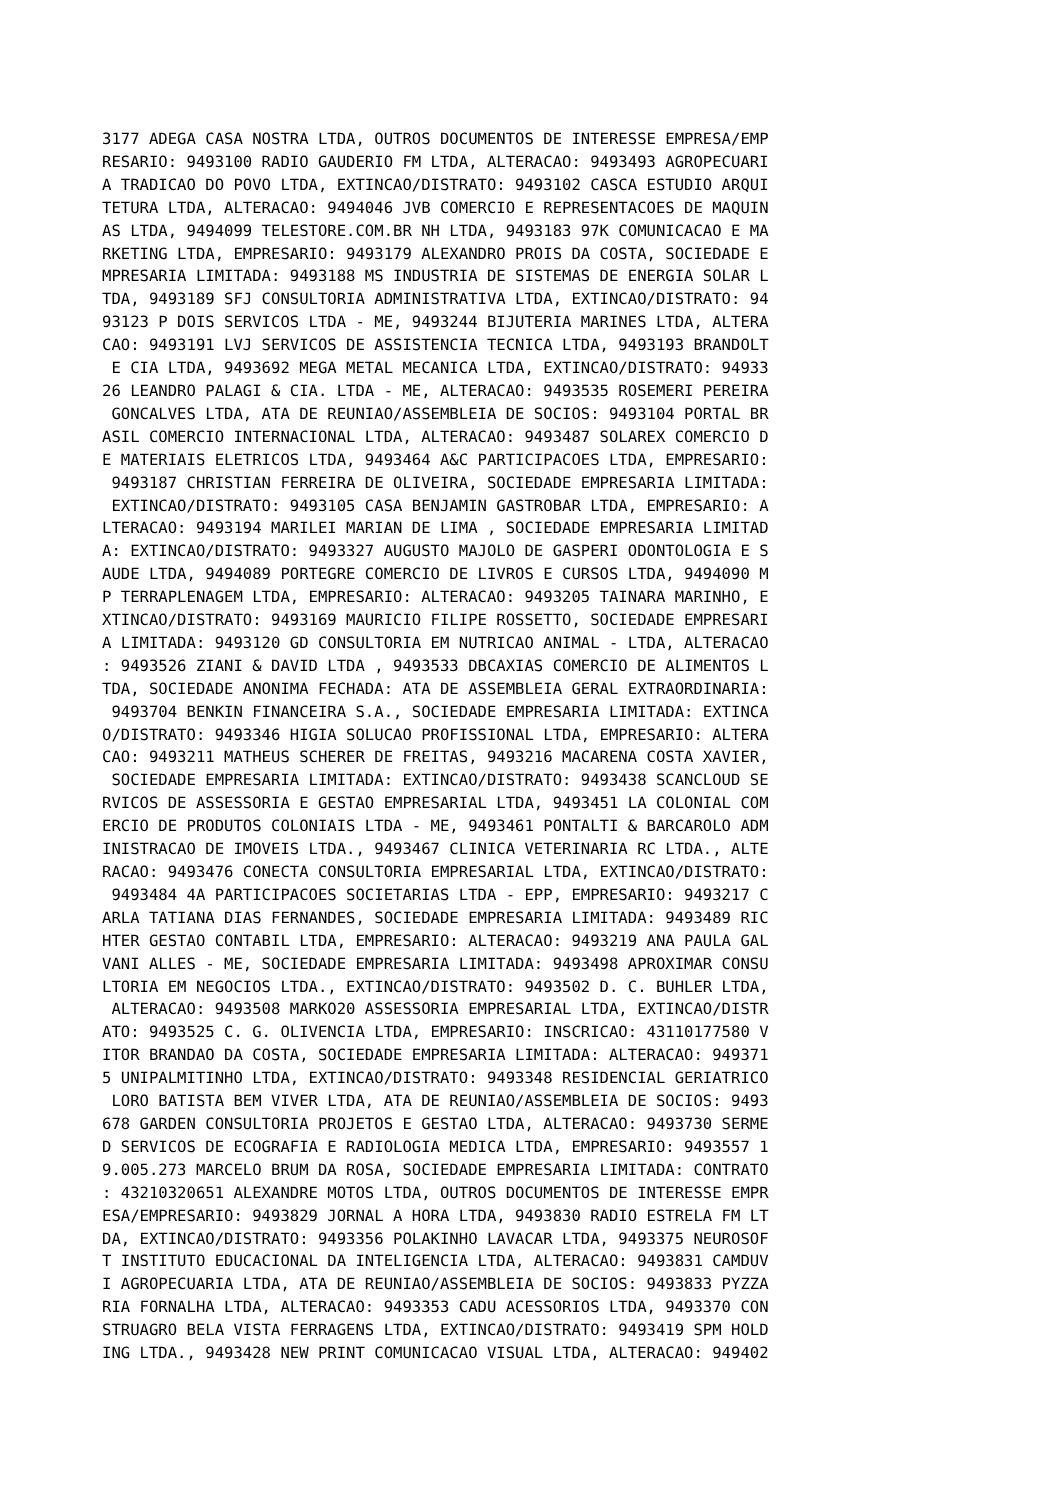3177 ADEGA CASA NOSTRA LTDA, OUTROS DOCUMENTOS DE INTERESSE EMPRESA/EMP
RESARIO: 9493100 RADIO GAUDERIO FM LTDA, ALTERACAO: 9493493 AGROPECUARI
A TRADICAO DO POVO LTDA, EXTINCAO/DISTRATO: 9493102 CASCA ESTUDIO ARQUI
TETURA LTDA, ALTERACAO: 9494046 JVB COMERCIO E REPRESENTACOES DE MAQUIN
AS LTDA, 9494099 TELESTORE.COM.BR NH LTDA, 9493183 97K COMUNICACAO E MA
RKETING LTDA, EMPRESARIO: 9493179 ALEXANDRO PROIS DA COSTA, SOCIEDADE E
MPRESARIA LIMITADA: 9493188 MS INDUSTRIA DE SISTEMAS DE ENERGIA SOLAR L
TDA, 9493189 SFJ CONSULTORIA ADMINISTRATIVA LTDA, EXTINCAO/DISTRATO: 94
93123 P DOIS SERVICOS LTDA - ME, 9493244 BIJUTERIA MARINES LTDA, ALTERA
CAO: 9493191 LVJ SERVICOS DE ASSISTENCIA TECNICA LTDA, 9493193 BRANDOLT
 E CIA LTDA, 9493692 MEGA METAL MECANICA LTDA, EXTINCAO/DISTRATO: 94933
26 LEANDRO PALAGI & CIA. LTDA - ME, ALTERACAO: 9493535 ROSEMERI PEREIRA
 GONCALVES LTDA, ATA DE REUNIAO/ASSEMBLEIA DE SOCIOS: 9493104 PORTAL BR
ASIL COMERCIO INTERNACIONAL LTDA, ALTERACAO: 9493487 SOLAREX COMERCIO D
E MATERIAIS ELETRICOS LTDA, 9493464 A&C PARTICIPACOES LTDA, EMPRESARIO:
 9493187 CHRISTIAN FERREIRA DE OLIVEIRA, SOCIEDADE EMPRESARIA LIMITADA:
 EXTINCAO/DISTRATO: 9493105 CASA BENJAMIN GASTROBAR LTDA, EMPRESARIO: A
LTERACAO: 9493194 MARILEI MARIAN DE LIMA , SOCIEDADE EMPRESARIA LIMITAD
A: EXTINCAO/DISTRATO: 9493327 AUGUSTO MAJOLO DE GASPERI ODONTOLOGIA E S
AUDE LTDA, 9494089 PORTEGRE COMERCIO DE LIVROS E CURSOS LTDA, 9494090 M
P TERRAPLENAGEM LTDA, EMPRESARIO: ALTERACAO: 9493205 TAINARA MARINHO, E
XTINCAO/DISTRATO: 9493169 MAURICIO FILIPE ROSSETTO, SOCIEDADE EMPRESARI
A LIMITADA: 9493120 GD CONSULTORIA EM NUTRICAO ANIMAL - LTDA, ALTERACAO
: 9493526 ZIANI & DAVID LTDA , 9493533 DBCAXIAS COMERCIO DE ALIMENTOS L
TDA, SOCIEDADE ANONIMA FECHADA: ATA DE ASSEMBLEIA GERAL EXTRAORDINARIA:
 9493704 BENKIN FINANCEIRA S.A., SOCIEDADE EMPRESARIA LIMITADA: EXTINCA
O/DISTRATO: 9493346 HIGIA SOLUCAO PROFISSIONAL LTDA, EMPRESARIO: ALTERA
CAO: 9493211 MATHEUS SCHERER DE FREITAS, 9493216 MACARENA COSTA XAVIER,
 SOCIEDADE EMPRESARIA LIMITADA: EXTINCAO/DISTRATO: 9493438 SCANCLOUD SE
RVICOS DE ASSESSORIA E GESTAO EMPRESARIAL LTDA, 9493451 LA COLONIAL COM
ERCIO DE PRODUTOS COLONIAIS LTDA - ME, 9493461 PONTALTI & BARCAROLO ADM
INISTRACAO DE IMOVEIS LTDA., 9493467 CLINICA VETERINARIA RC LTDA., ALTE
RACAO: 9493476 CONECTA CONSULTORIA EMPRESARIAL LTDA, EXTINCAO/DISTRATO:
 9493484 4A PARTICIPACOES SOCIETARIAS LTDA - EPP, EMPRESARIO: 9493217 C
ARLA TATIANA DIAS FERNANDES, SOCIEDADE EMPRESARIA LIMITADA: 9493489 RIC
HTER GESTAO CONTABIL LTDA, EMPRESARIO: ALTERACAO: 9493219 ANA PAULA GAL
VANI ALLES - ME, SOCIEDADE EMPRESARIA LIMITADA: 9493498 APROXIMAR CONSU
LTORIA EM NEGOCIOS LTDA., EXTINCAO/DISTRATO: 9493502 D. C. BUHLER LTDA,
 ALTERACAO: 9493508 MARKO20 ASSESSORIA EMPRESARIAL LTDA, EXTINCAO/DISTR
ATO: 9493525 C. G. OLIVENCIA LTDA, EMPRESARIO: INSCRICAO: 43110177580 V
ITOR BRANDAO DA COSTA, SOCIEDADE EMPRESARIA LIMITADA: ALTERACAO: 949371
5 UNIPALMITINHO LTDA, EXTINCAO/DISTRATO: 9493348 RESIDENCIAL GERIATRICO
 LORO BATISTA BEM VIVER LTDA, ATA DE REUNIAO/ASSEMBLEIA DE SOCIOS: 9493
678 GARDEN CONSULTORIA PROJETOS E GESTAO LTDA, ALTERACAO: 9493730 SERME
D SERVICOS DE ECOGRAFIA E RADIOLOGIA MEDICA LTDA, EMPRESARIO: 9493557 1
9.005.273 MARCELO BRUM DA ROSA, SOCIEDADE EMPRESARIA LIMITADA: CONTRATO
: 43210320651 ALEXANDRE MOTOS LTDA, OUTROS DOCUMENTOS DE INTERESSE EMPR
ESA/EMPRESARIO: 9493829 JORNAL A HORA LTDA, 9493830 RADIO ESTRELA FM LT
DA, EXTINCAO/DISTRATO: 9493356 POLAKINHO LAVACAR LTDA, 9493375 NEUROSOF
T INSTITUTO EDUCACIONAL DA INTELIGENCIA LTDA, ALTERACAO: 9493831 CAMDUV
I AGROPECUARIA LTDA, ATA DE REUNIAO/ASSEMBLEIA DE SOCIOS: 9493833 PYZZA
RIA FORNALHA LTDA, ALTERACAO: 9493353 CADU ACESSORIOS LTDA, 9493370 CON
STRUAGRO BELA VISTA FERRAGENS LTDA, EXTINCAO/DISTRATO: 9493419 SPM HOLD
ING LTDA., 9493428 NEW PRINT COMUNICACAO VISUAL LTDA, ALTERACAO: 949402